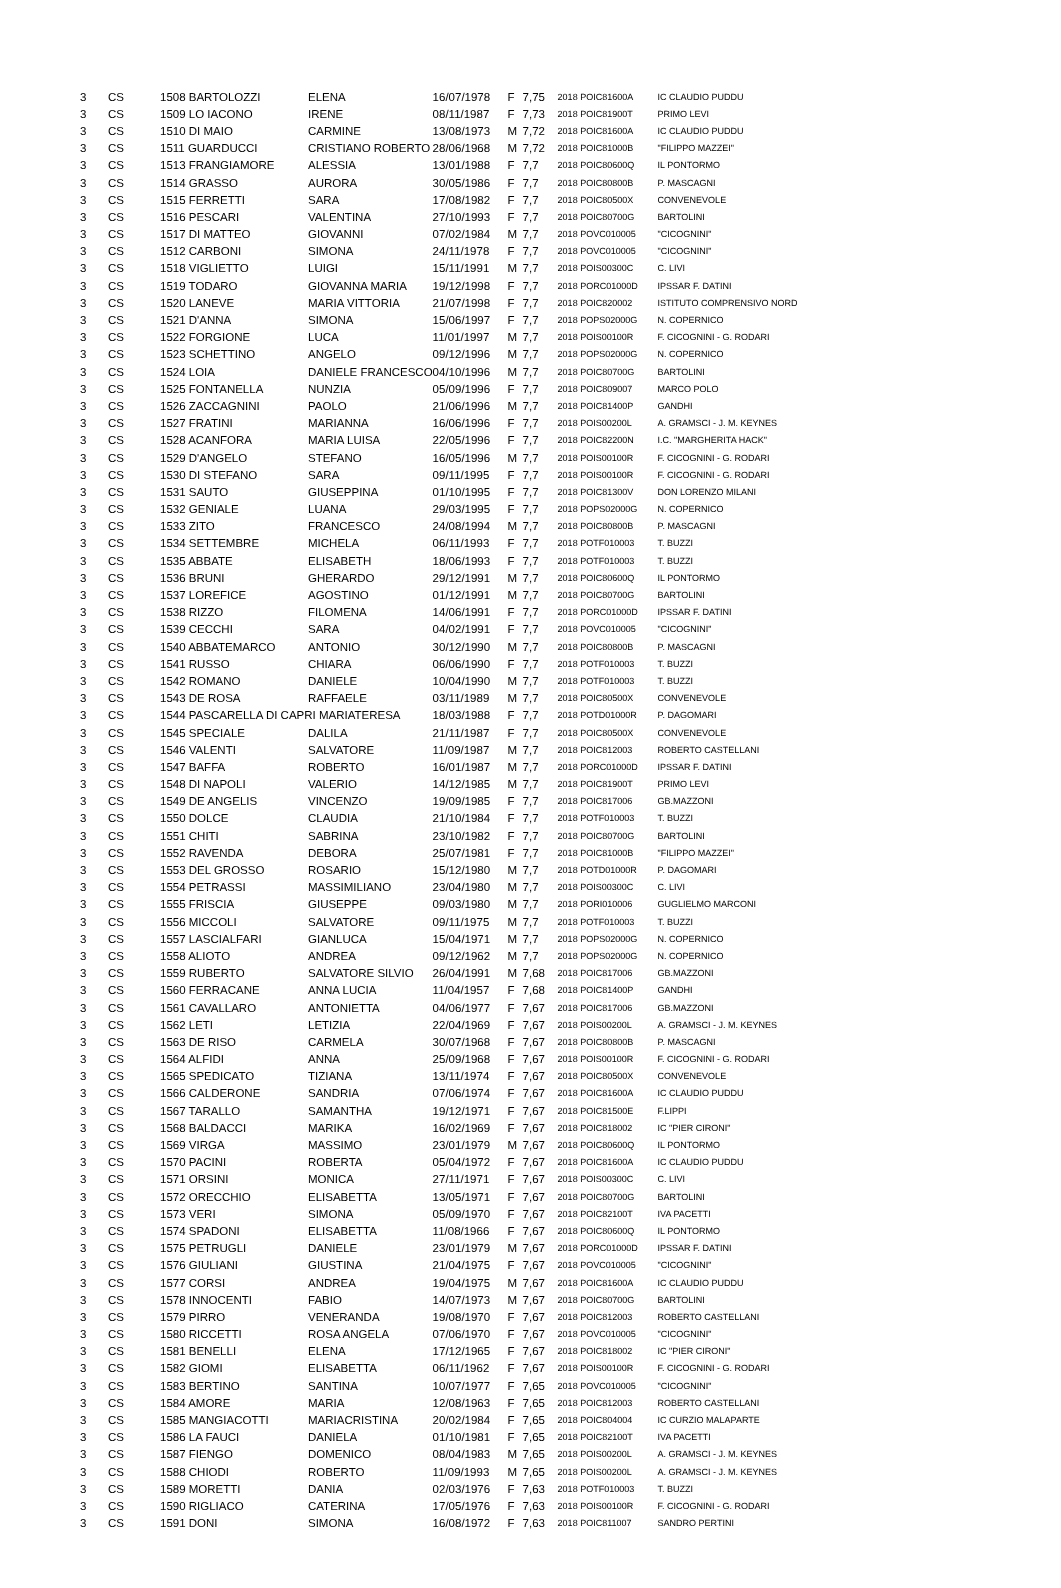| 3 | CS | 1508 BARTOLOZZI | ELENA | 16/07/1978 | F | 7,75 | 2018 POIC81600A | IC CLAUDIO PUDDU |
| 3 | CS | 1509 LO IACONO | IRENE | 08/11/1987 | F | 7,73 | 2018 POIC81900T | PRIMO LEVI |
| 3 | CS | 1510 DI MAIO | CARMINE | 13/08/1973 | M | 7,72 | 2018 POIC81600A | IC CLAUDIO PUDDU |
| 3 | CS | 1511 GUARDUCCI | CRISTIANO ROBERTO | 28/06/1968 | M | 7,72 | 2018 POIC81000B | "FILIPPO MAZZEI" |
| 3 | CS | 1513 FRANGIAMORE | ALESSIA | 13/01/1988 | F | 7,7 | 2018 POIC80600Q | IL PONTORMO |
| 3 | CS | 1514 GRASSO | AURORA | 30/05/1986 | F | 7,7 | 2018 POIC80800B | P. MASCAGNI |
| 3 | CS | 1515 FERRETTI | SARA | 17/08/1982 | F | 7,7 | 2018 POIC80500X | CONVENEVOLE |
| 3 | CS | 1516 PESCARI | VALENTINA | 27/10/1993 | F | 7,7 | 2018 POIC80700G | BARTOLINI |
| 3 | CS | 1517 DI MATTEO | GIOVANNI | 07/02/1984 | M | 7,7 | 2018 POVC010005 | "CICOGNINI" |
| 3 | CS | 1512 CARBONI | SIMONA | 24/11/1978 | F | 7,7 | 2018 POVC010005 | "CICOGNINI" |
| 3 | CS | 1518 VIGLIETTO | LUIGI | 15/11/1991 | M | 7,7 | 2018 POIS00300C | C. LIVI |
| 3 | CS | 1519 TODARO | GIOVANNA MARIA | 19/12/1998 | F | 7,7 | 2018 PORC01000D | IPSSAR F. DATINI |
| 3 | CS | 1520 LANEVE | MARIA VITTORIA | 21/07/1998 | F | 7,7 | 2018 POIC820002 | ISTITUTO COMPRENSIVO NORD |
| 3 | CS | 1521 D'ANNA | SIMONA | 15/06/1997 | F | 7,7 | 2018 POPS02000G | N. COPERNICO |
| 3 | CS | 1522 FORGIONE | LUCA | 11/01/1997 | M | 7,7 | 2018 POIS00100R | F. CICOGNINI - G. RODARI |
| 3 | CS | 1523 SCHETTINO | ANGELO | 09/12/1996 | M | 7,7 | 2018 POPS02000G | N. COPERNICO |
| 3 | CS | 1524 LOIA | DANIELE FRANCESCO | 04/10/1996 | M | 7,7 | 2018 POIC80700G | BARTOLINI |
| 3 | CS | 1525 FONTANELLA | NUNZIA | 05/09/1996 | F | 7,7 | 2018 POIC809007 | MARCO POLO |
| 3 | CS | 1526 ZACCAGNINI | PAOLO | 21/06/1996 | M | 7,7 | 2018 POIC81400P | GANDHI |
| 3 | CS | 1527 FRATINI | MARIANNA | 16/06/1996 | F | 7,7 | 2018 POIS00200L | A. GRAMSCI - J. M. KEYNES |
| 3 | CS | 1528 ACANFORA | MARIA LUISA | 22/05/1996 | F | 7,7 | 2018 POIC82200N | I.C. "MARGHERITA HACK" |
| 3 | CS | 1529 D'ANGELO | STEFANO | 16/05/1996 | M | 7,7 | 2018 POIS00100R | F. CICOGNINI - G. RODARI |
| 3 | CS | 1530 DI STEFANO | SARA | 09/11/1995 | F | 7,7 | 2018 POIS00100R | F. CICOGNINI - G. RODARI |
| 3 | CS | 1531 SAUTO | GIUSEPPINA | 01/10/1995 | F | 7,7 | 2018 POIC81300V | DON LORENZO MILANI |
| 3 | CS | 1532 GENIALE | LUANA | 29/03/1995 | F | 7,7 | 2018 POPS02000G | N. COPERNICO |
| 3 | CS | 1533 ZITO | FRANCESCO | 24/08/1994 | M | 7,7 | 2018 POIC80800B | P. MASCAGNI |
| 3 | CS | 1534 SETTEMBRE | MICHELA | 06/11/1993 | F | 7,7 | 2018 POTF010003 | T. BUZZI |
| 3 | CS | 1535 ABBATE | ELISABETH | 18/06/1993 | F | 7,7 | 2018 POTF010003 | T. BUZZI |
| 3 | CS | 1536 BRUNI | GHERARDO | 29/12/1991 | M | 7,7 | 2018 POIC80600Q | IL PONTORMO |
| 3 | CS | 1537 LOREFICE | AGOSTINO | 01/12/1991 | M | 7,7 | 2018 POIC80700G | BARTOLINI |
| 3 | CS | 1538 RIZZO | FILOMENA | 14/06/1991 | F | 7,7 | 2018 PORC01000D | IPSSAR F. DATINI |
| 3 | CS | 1539 CECCHI | SARA | 04/02/1991 | F | 7,7 | 2018 POVC010005 | "CICOGNINI" |
| 3 | CS | 1540 ABBATEMARCO | ANTONIO | 30/12/1990 | M | 7,7 | 2018 POIC80800B | P. MASCAGNI |
| 3 | CS | 1541 RUSSO | CHIARA | 06/06/1990 | F | 7,7 | 2018 POTF010003 | T. BUZZI |
| 3 | CS | 1542 ROMANO | DANIELE | 10/04/1990 | M | 7,7 | 2018 POTF010003 | T. BUZZI |
| 3 | CS | 1543 DE ROSA | RAFFAELE | 03/11/1989 | M | 7,7 | 2018 POIC80500X | CONVENEVOLE |
| 3 | CS | 1544 PASCARELLA DI CAPRI MARIATERESA | | 18/03/1988 | F | 7,7 | 2018 POTD01000R | P. DAGOMARI |
| 3 | CS | 1545 SPECIALE | DALILA | 21/11/1987 | F | 7,7 | 2018 POIC80500X | CONVENEVOLE |
| 3 | CS | 1546 VALENTI | SALVATORE | 11/09/1987 | M | 7,7 | 2018 POIC812003 | ROBERTO CASTELLANI |
| 3 | CS | 1547 BAFFA | ROBERTO | 16/01/1987 | M | 7,7 | 2018 PORC01000D | IPSSAR F. DATINI |
| 3 | CS | 1548 DI NAPOLI | VALERIO | 14/12/1985 | M | 7,7 | 2018 POIC81900T | PRIMO LEVI |
| 3 | CS | 1549 DE ANGELIS | VINCENZO | 19/09/1985 | F | 7,7 | 2018 POIC817006 | GB.MAZZONI |
| 3 | CS | 1550 DOLCE | CLAUDIA | 21/10/1984 | F | 7,7 | 2018 POTF010003 | T. BUZZI |
| 3 | CS | 1551 CHITI | SABRINA | 23/10/1982 | F | 7,7 | 2018 POIC80700G | BARTOLINI |
| 3 | CS | 1552 RAVENDA | DEBORA | 25/07/1981 | F | 7,7 | 2018 POIC81000B | "FILIPPO MAZZEI" |
| 3 | CS | 1553 DEL GROSSO | ROSARIO | 15/12/1980 | M | 7,7 | 2018 POTD01000R | P. DAGOMARI |
| 3 | CS | 1554 PETRASSI | MASSIMILIANO | 23/04/1980 | M | 7,7 | 2018 POIS00300C | C. LIVI |
| 3 | CS | 1555 FRISCIA | GIUSEPPE | 09/03/1980 | M | 7,7 | 2018 PORI010006 | GUGLIELMO MARCONI |
| 3 | CS | 1556 MICCOLI | SALVATORE | 09/11/1975 | M | 7,7 | 2018 POTF010003 | T. BUZZI |
| 3 | CS | 1557 LASCIALFARI | GIANLUCA | 15/04/1971 | M | 7,7 | 2018 POPS02000G | N. COPERNICO |
| 3 | CS | 1558 ALIOTO | ANDREA | 09/12/1962 | M | 7,7 | 2018 POPS02000G | N. COPERNICO |
| 3 | CS | 1559 RUBERTO | SALVATORE SILVIO | 26/04/1991 | M | 7,68 | 2018 POIC817006 | GB.MAZZONI |
| 3 | CS | 1560 FERRACANE | ANNA LUCIA | 11/04/1957 | F | 7,68 | 2018 POIC81400P | GANDHI |
| 3 | CS | 1561 CAVALLARO | ANTONIETTA | 04/06/1977 | F | 7,67 | 2018 POIC817006 | GB.MAZZONI |
| 3 | CS | 1562 LETI | LETIZIA | 22/04/1969 | F | 7,67 | 2018 POIS00200L | A. GRAMSCI - J. M. KEYNES |
| 3 | CS | 1563 DE RISO | CARMELA | 30/07/1968 | F | 7,67 | 2018 POIC80800B | P. MASCAGNI |
| 3 | CS | 1564 ALFIDI | ANNA | 25/09/1968 | F | 7,67 | 2018 POIS00100R | F. CICOGNINI - G. RODARI |
| 3 | CS | 1565 SPEDICATO | TIZIANA | 13/11/1974 | F | 7,67 | 2018 POIC80500X | CONVENEVOLE |
| 3 | CS | 1566 CALDERONE | SANDRIA | 07/06/1974 | F | 7,67 | 2018 POIC81600A | IC CLAUDIO PUDDU |
| 3 | CS | 1567 TARALLO | SAMANTHA | 19/12/1971 | F | 7,67 | 2018 POIC81500E | F.LIPPI |
| 3 | CS | 1568 BALDACCI | MARIKA | 16/02/1969 | F | 7,67 | 2018 POIC818002 | IC "PIER CIRONI" |
| 3 | CS | 1569 VIRGA | MASSIMO | 23/01/1979 | M | 7,67 | 2018 POIC80600Q | IL PONTORMO |
| 3 | CS | 1570 PACINI | ROBERTA | 05/04/1972 | F | 7,67 | 2018 POIC81600A | IC CLAUDIO PUDDU |
| 3 | CS | 1571 ORSINI | MONICA | 27/11/1971 | F | 7,67 | 2018 POIS00300C | C. LIVI |
| 3 | CS | 1572 ORECCHIO | ELISABETTA | 13/05/1971 | F | 7,67 | 2018 POIC80700G | BARTOLINI |
| 3 | CS | 1573 VERI | SIMONA | 05/09/1970 | F | 7,67 | 2018 POIC82100T | IVA PACETTI |
| 3 | CS | 1574 SPADONI | ELISABETTA | 11/08/1966 | F | 7,67 | 2018 POIC80600Q | IL PONTORMO |
| 3 | CS | 1575 PETRUGLI | DANIELE | 23/01/1979 | M | 7,67 | 2018 PORC01000D | IPSSAR F. DATINI |
| 3 | CS | 1576 GIULIANI | GIUSTINA | 21/04/1975 | F | 7,67 | 2018 POVC010005 | "CICOGNINI" |
| 3 | CS | 1577 CORSI | ANDREA | 19/04/1975 | M | 7,67 | 2018 POIC81600A | IC CLAUDIO PUDDU |
| 3 | CS | 1578 INNOCENTI | FABIO | 14/07/1973 | M | 7,67 | 2018 POIC80700G | BARTOLINI |
| 3 | CS | 1579 PIRRO | VENERANDA | 19/08/1970 | F | 7,67 | 2018 POIC812003 | ROBERTO CASTELLANI |
| 3 | CS | 1580 RICCETTI | ROSA ANGELA | 07/06/1970 | F | 7,67 | 2018 POVC010005 | "CICOGNINI" |
| 3 | CS | 1581 BENELLI | ELENA | 17/12/1965 | F | 7,67 | 2018 POIC818002 | IC "PIER CIRONI" |
| 3 | CS | 1582 GIOMI | ELISABETTA | 06/11/1962 | F | 7,67 | 2018 POIS00100R | F. CICOGNINI - G. RODARI |
| 3 | CS | 1583 BERTINO | SANTINA | 10/07/1977 | F | 7,65 | 2018 POVC010005 | "CICOGNINI" |
| 3 | CS | 1584 AMORE | MARIA | 12/08/1963 | F | 7,65 | 2018 POIC812003 | ROBERTO CASTELLANI |
| 3 | CS | 1585 MANGIACOTTI | MARIACRISTINA | 20/02/1984 | F | 7,65 | 2018 POIC804004 | IC CURZIO MALAPARTE |
| 3 | CS | 1586 LA FAUCI | DANIELA | 01/10/1981 | F | 7,65 | 2018 POIC82100T | IVA PACETTI |
| 3 | CS | 1587 FIENGO | DOMENICO | 08/04/1983 | M | 7,65 | 2018 POIS00200L | A. GRAMSCI - J. M. KEYNES |
| 3 | CS | 1588 CHIODI | ROBERTO | 11/09/1993 | M | 7,65 | 2018 POIS00200L | A. GRAMSCI - J. M. KEYNES |
| 3 | CS | 1589 MORETTI | DANIA | 02/03/1976 | F | 7,63 | 2018 POTF010003 | T. BUZZI |
| 3 | CS | 1590 RIGLIACO | CATERINA | 17/05/1976 | F | 7,63 | 2018 POIS00100R | F. CICOGNINI - G. RODARI |
| 3 | CS | 1591 DONI | SIMONA | 16/08/1972 | F | 7,63 | 2018 POIC811007 | SANDRO PERTINI |